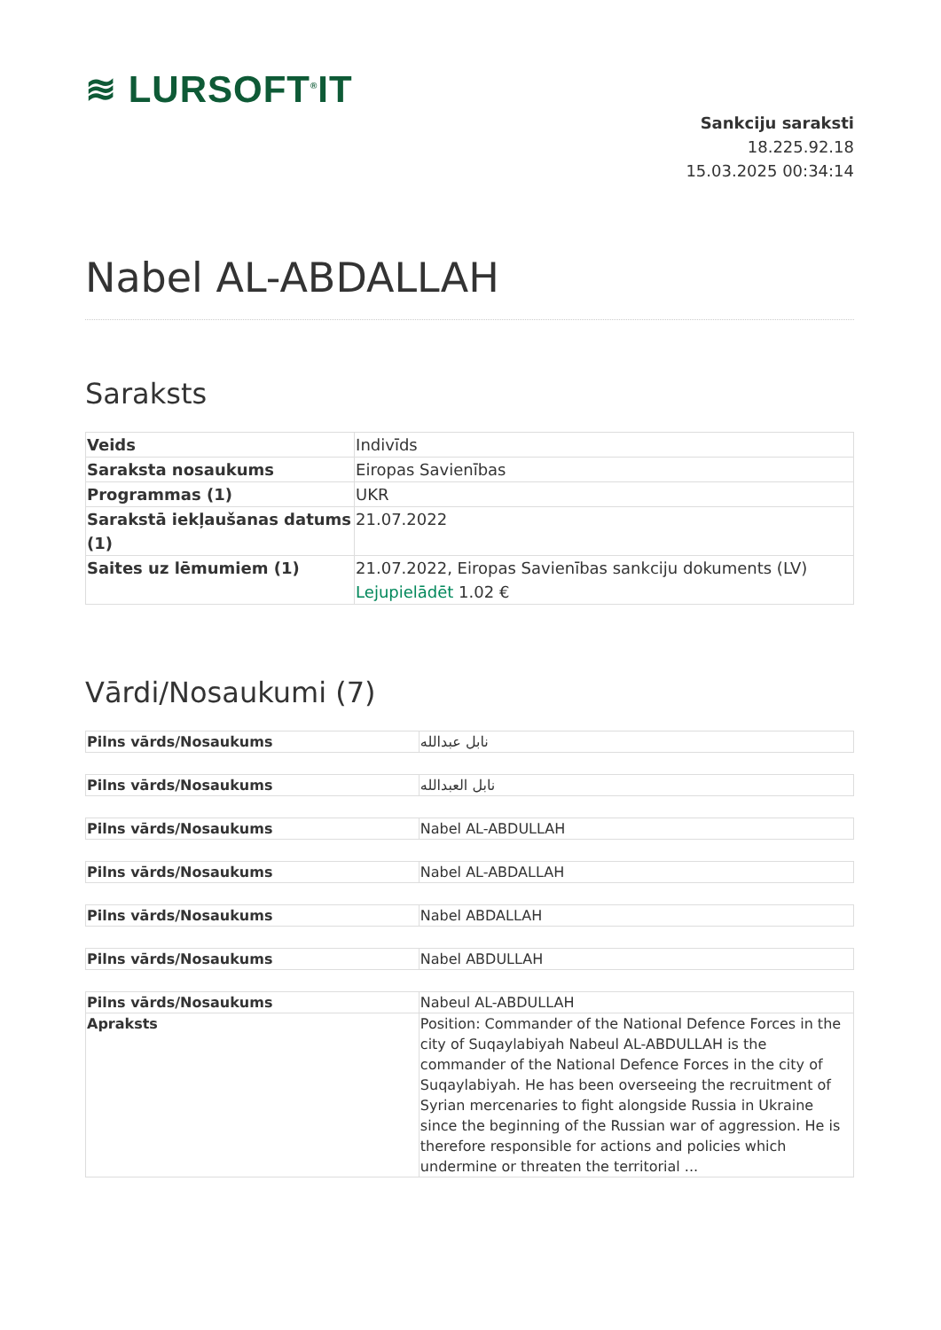≋ LURSOFT<sup>®</sup>IT
Sankciju saraksti
18.225.92.18
15.03.2025 00:34:14
Nabel AL-ABDALLAH
Saraksts
| Veids | Indivīds |
| Saraksta nosaukums | Eiropas Savienības |
| Programmas (1) | UKR |
| Sarakstā iekļaušanas datums (1) | 21.07.2022 |
| Saites uz lēmumiem (1) | 21.07.2022, Eiropas Savienības sankciju dokuments (LV) Lejupielādēt 1.02 € |
Vārdi/Nosaukumi (7)
| Pilns vārds/Nosaukums | نابل عبدالله |
| Pilns vārds/Nosaukums | نابل العبدالله |
| Pilns vārds/Nosaukums | Nabel AL-ABDULLAH |
| Pilns vārds/Nosaukums | Nabel AL-ABDALLAH |
| Pilns vārds/Nosaukums | Nabel ABDALLAH |
| Pilns vārds/Nosaukums | Nabel ABDULLAH |
| Pilns vārds/Nosaukums | Nabeul AL-ABDULLAH |
| Apraksts | Position: Commander of the National Defence Forces in the city of Suqaylabiyah Nabeul AL-ABDULLAH is the commander of the National Defence Forces in the city of Suqaylabiyah. He has been overseeing the recruitment of Syrian mercenaries to fight alongside Russia in Ukraine since the beginning of the Russian war of aggression. He is therefore responsible for actions and policies which undermine or threaten the territorial ... |